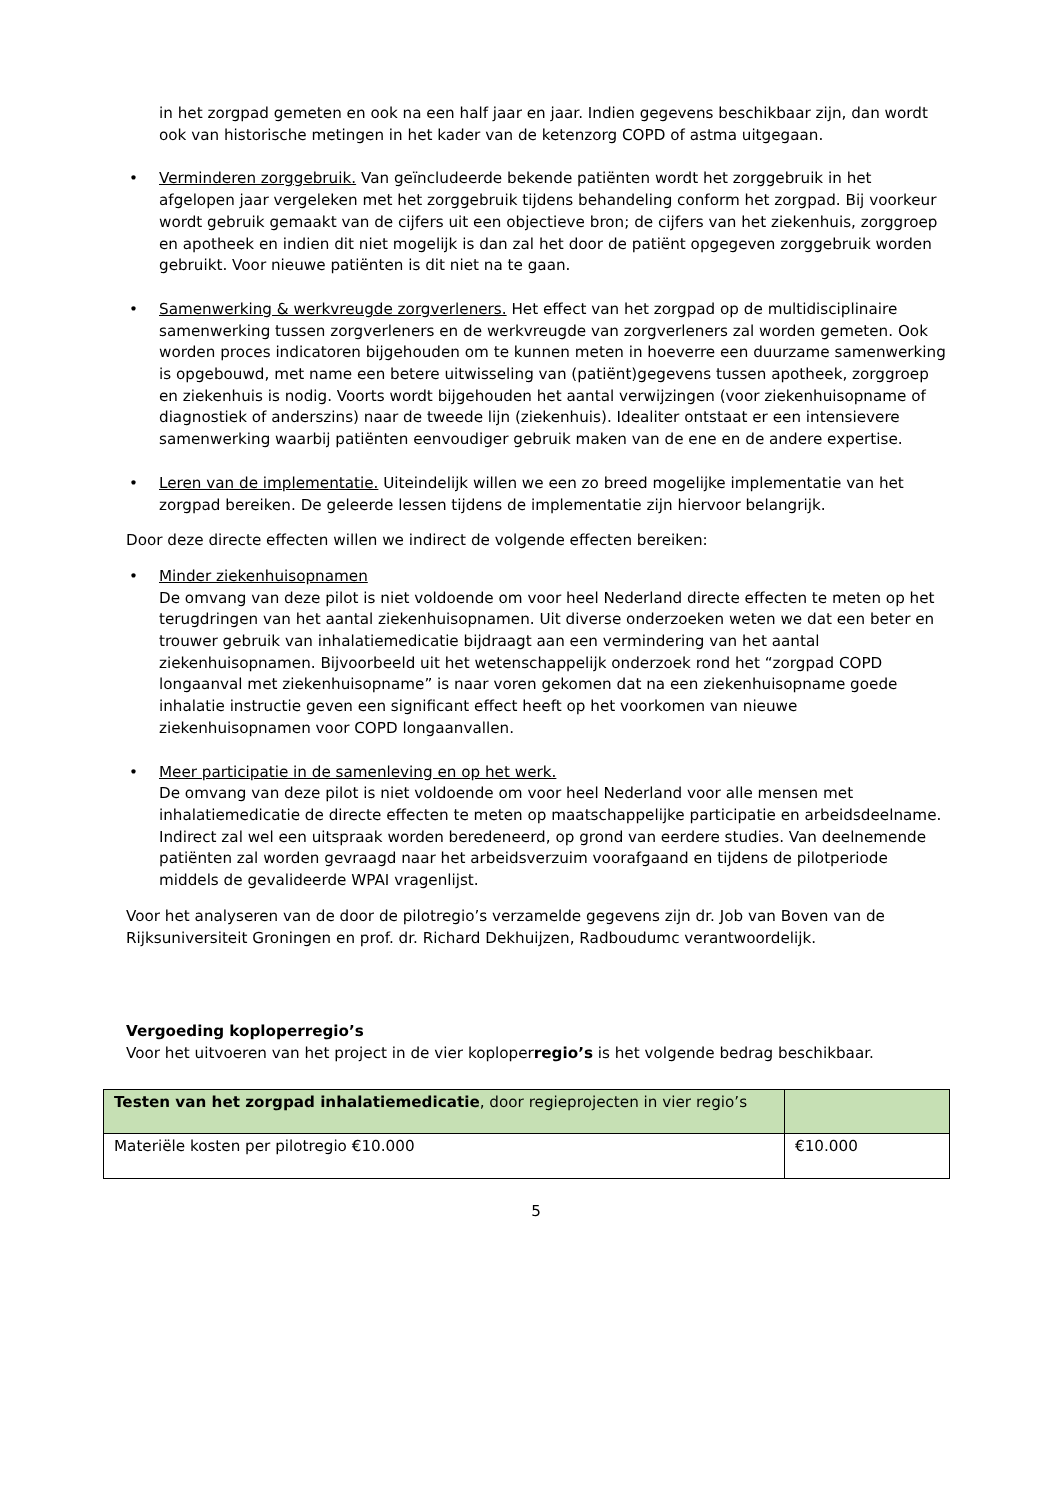in het zorgpad gemeten en ook na een half jaar en jaar. Indien gegevens beschikbaar zijn, dan wordt ook van historische metingen in het kader van de ketenzorg COPD of astma uitgegaan.
• Verminderen zorggebruik. Van geïncludeerde bekende patiënten wordt het zorggebruik in het afgelopen jaar vergeleken met het zorggebruik tijdens behandeling conform het zorgpad. Bij voorkeur wordt gebruik gemaakt van de cijfers uit een objectieve bron; de cijfers van het ziekenhuis, zorggroep en apotheek en indien dit niet mogelijk is dan zal het door de patiënt opgegeven zorggebruik worden gebruikt. Voor nieuwe patiënten is dit niet na te gaan.
• Samenwerking & werkvreugde zorgverleners. Het effect van het zorgpad op de multidisciplinaire samenwerking tussen zorgverleners en de werkvreugde van zorgverleners zal worden gemeten. Ook worden proces indicatoren bijgehouden om te kunnen meten in hoeverre een duurzame samenwerking is opgebouwd, met name een betere uitwisseling van (patiënt)gegevens tussen apotheek, zorggroep en ziekenhuis is nodig. Voorts wordt bijgehouden het aantal verwijzingen (voor ziekenhuisopname of diagnostiek of anderszins) naar de tweede lijn (ziekenhuis). Idealiter ontstaat er een intensievere samenwerking waarbij patiënten eenvoudiger gebruik maken van de ene en de andere expertise.
• Leren van de implementatie. Uiteindelijk willen we een zo breed mogelijke implementatie van het zorgpad bereiken. De geleerde lessen tijdens de implementatie zijn hiervoor belangrijk.
Door deze directe effecten willen we indirect de volgende effecten bereiken:
• Minder ziekenhuisopnamen
De omvang van deze pilot is niet voldoende om voor heel Nederland directe effecten te meten op het terugdringen van het aantal ziekenhuisopnamen. Uit diverse onderzoeken weten we dat een beter en trouwer gebruik van inhalatiemedicatie bijdraagt aan een vermindering van het aantal ziekenhuisopnamen. Bijvoorbeeld uit het wetenschappelijk onderzoek rond het “zorgpad COPD longaanval met ziekenhuisopname” is naar voren gekomen dat na een ziekenhuisopname goede inhalatie instructie geven een significant effect heeft op het voorkomen van nieuwe ziekenhuisopnamen voor COPD longaanvallen.
• Meer participatie in de samenleving en op het werk.
De omvang van deze pilot is niet voldoende om voor heel Nederland voor alle mensen met inhalatiemedicatie de directe effecten te meten op maatschappelijke participatie en arbeidsdeelname. Indirect zal wel een uitspraak worden beredeneerd, op grond van eerdere studies. Van deelnemende patiënten zal worden gevraagd naar het arbeidsverzuim voorafgaand en tijdens de pilotperiode middels de gevalideerde WPAI vragenlijst.
Voor het analyseren van de door de pilotregio’s verzamelde gegevens zijn dr. Job van Boven van de Rijksuniversiteit Groningen en prof. dr. Richard Dekhuijzen, Radboudumc verantwoordelijk.
Vergoeding koploperregio’s
Voor het uitvoeren van het project in de vier koploperregio’s is het volgende bedrag beschikbaar.
| Testen van het zorgpad inhalatiemedicatie , door regieprojecten in vier regio’s | |
| Materiële kosten per pilotregio €10.000 | €10.000 |
5